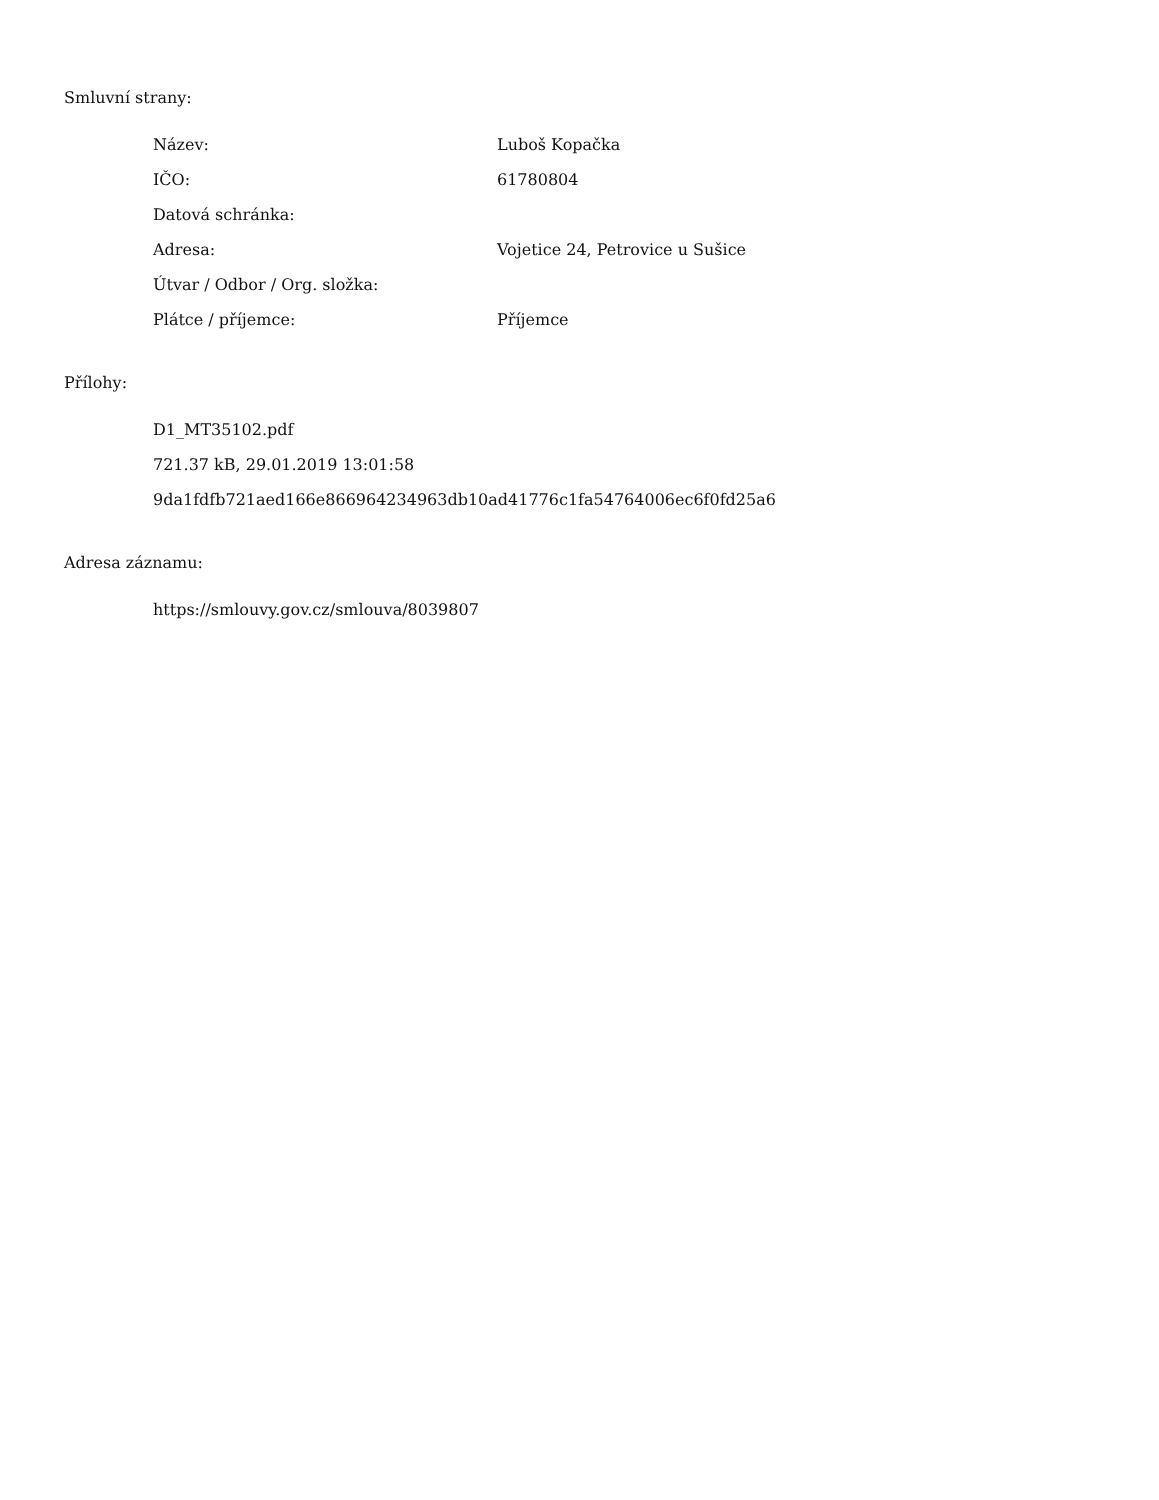Smluvní strany:
| Název: | Luboš Kopačka |
| IČO: | 61780804 |
| Datová schránka: | |
| Adresa: | Vojetice 24, Petrovice u Sušice |
| Útvar / Odbor / Org. složka: | |
| Plátce / příjemce: | Příjemce |
Přílohy:
D1_MT35102.pdf
721.37 kB, 29.01.2019 13:01:58
9da1fdfb721aed166e866964234963db10ad41776c1fa54764006ec6f0fd25a6
Adresa záznamu:
https://smlouvy.gov.cz/smlouva/8039807